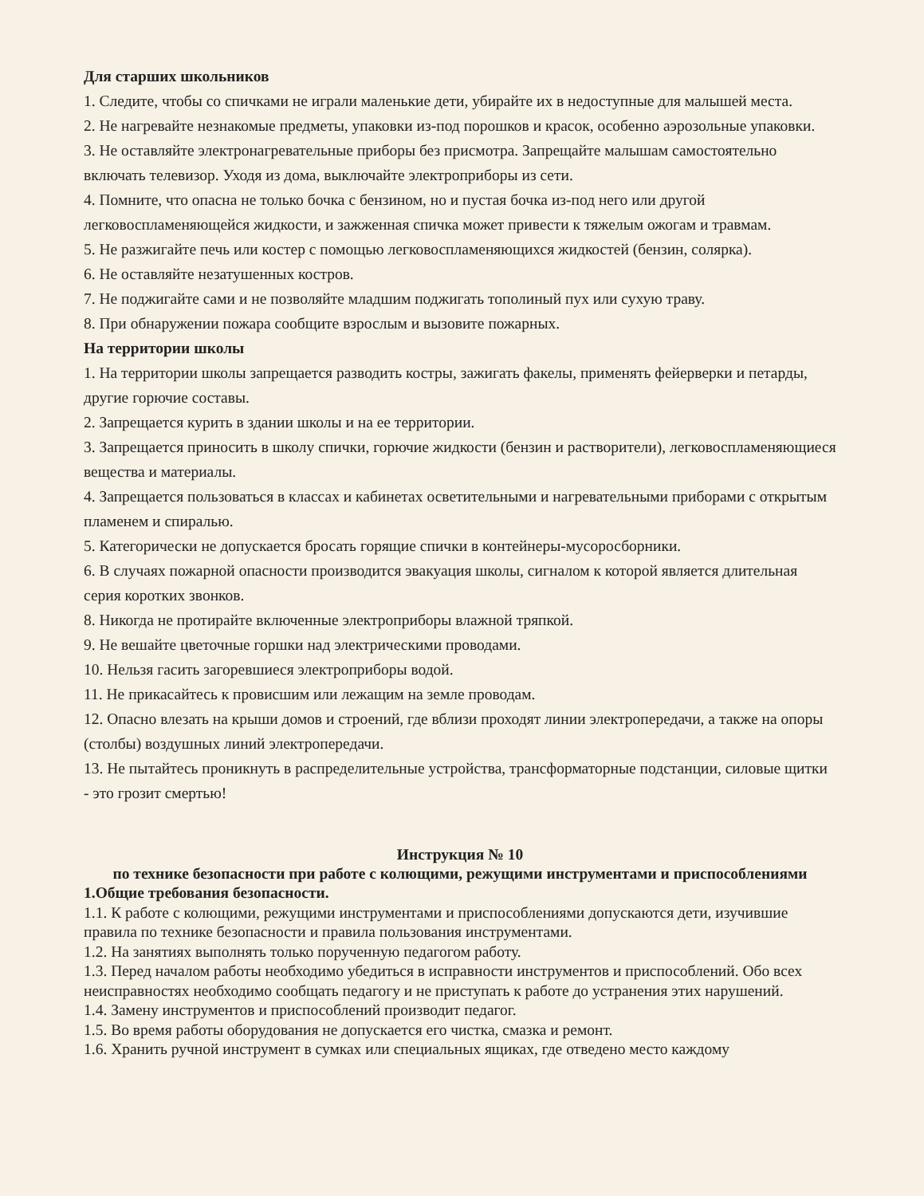Для старших школьников
1. Следите, чтобы со спичками не играли маленькие дети, убирайте их в недоступные для малышей места.
2. Не нагревайте незнакомые предметы, упаковки из-под порошков и красок, особенно аэрозольные упаковки.
3. Не оставляйте электронагревательные приборы без присмотра. Запрещайте малышам самостоятельно включать телевизор. Уходя из дома, выключайте электроприборы из сети.
4. Помните, что опасна не только бочка с бензином, но и пустая бочка из-под него или другой легковоспламеняющейся жидкости, и зажженная спичка может привести к тяжелым ожогам и травмам.
5. Не разжигайте печь или костер с помощью легковоспламеняющихся жидкостей (бензин, солярка).
6. Не оставляйте незатушенных костров.
7. Не поджигайте сами и не позволяйте младшим поджигать тополиный пух или сухую траву.
8. При обнаружении пожара сообщите взрослым и вызовите пожарных.
На территории школы
1. На территории школы запрещается разводить костры, зажигать факелы, применять фейерверки и петарды, другие горючие составы.
2. Запрещается курить в здании школы и на ее территории.
3. Запрещается приносить в школу спички, горючие жидкости (бензин и растворители), легковоспламеняющиеся вещества и материалы.
4. Запрещается пользоваться в классах и кабинетах осветительными и нагревательными приборами с открытым пламенем и спиралью.
5. Категорически не допускается бросать горящие спички в контейнеры-мусоросборники.
6. В случаях пожарной опасности производится эвакуация школы, сигналом к которой является длительная серия коротких звонков.
8. Никогда не протирайте включенные электроприборы влажной тряпкой.
9. Не вешайте цветочные горшки над электрическими проводами.
10. Нельзя гасить загоревшиеся электроприборы водой.
11. Не прикасайтесь к провисшим или лежащим на земле проводам.
12. Опасно влезать на крыши домов и строений, где вблизи проходят линии электропередачи, а также на опоры (столбы) воздушных линий электропередачи.
13. Не пытайтесь проникнуть в распределительные устройства, трансформаторные подстанции, силовые щитки - это грозит смертью!
Инструкция № 10
по технике безопасности при работе с колющими, режущими инструментами и приспособлениями
1.Общие требования безопасности.
1.1. К работе с колющими, режущими инструментами и приспособлениями допускаются дети, изучившие правила по технике безопасности и правила пользования инструментами.
1.2. На занятиях выполнять только порученную педагогом работу.
1.3. Перед началом работы необходимо убедиться в исправности инструментов и приспособлений. Обо всех неисправностях необходимо сообщать педагогу и не приступать к работе до устранения этих нарушений.
1.4. Замену инструментов и приспособлений производит педагог.
1.5. Во время работы оборудования не допускается его чистка, смазка и ремонт.
1.6. Хранить ручной инструмент в сумках или специальных ящиках, где отведено место каждому